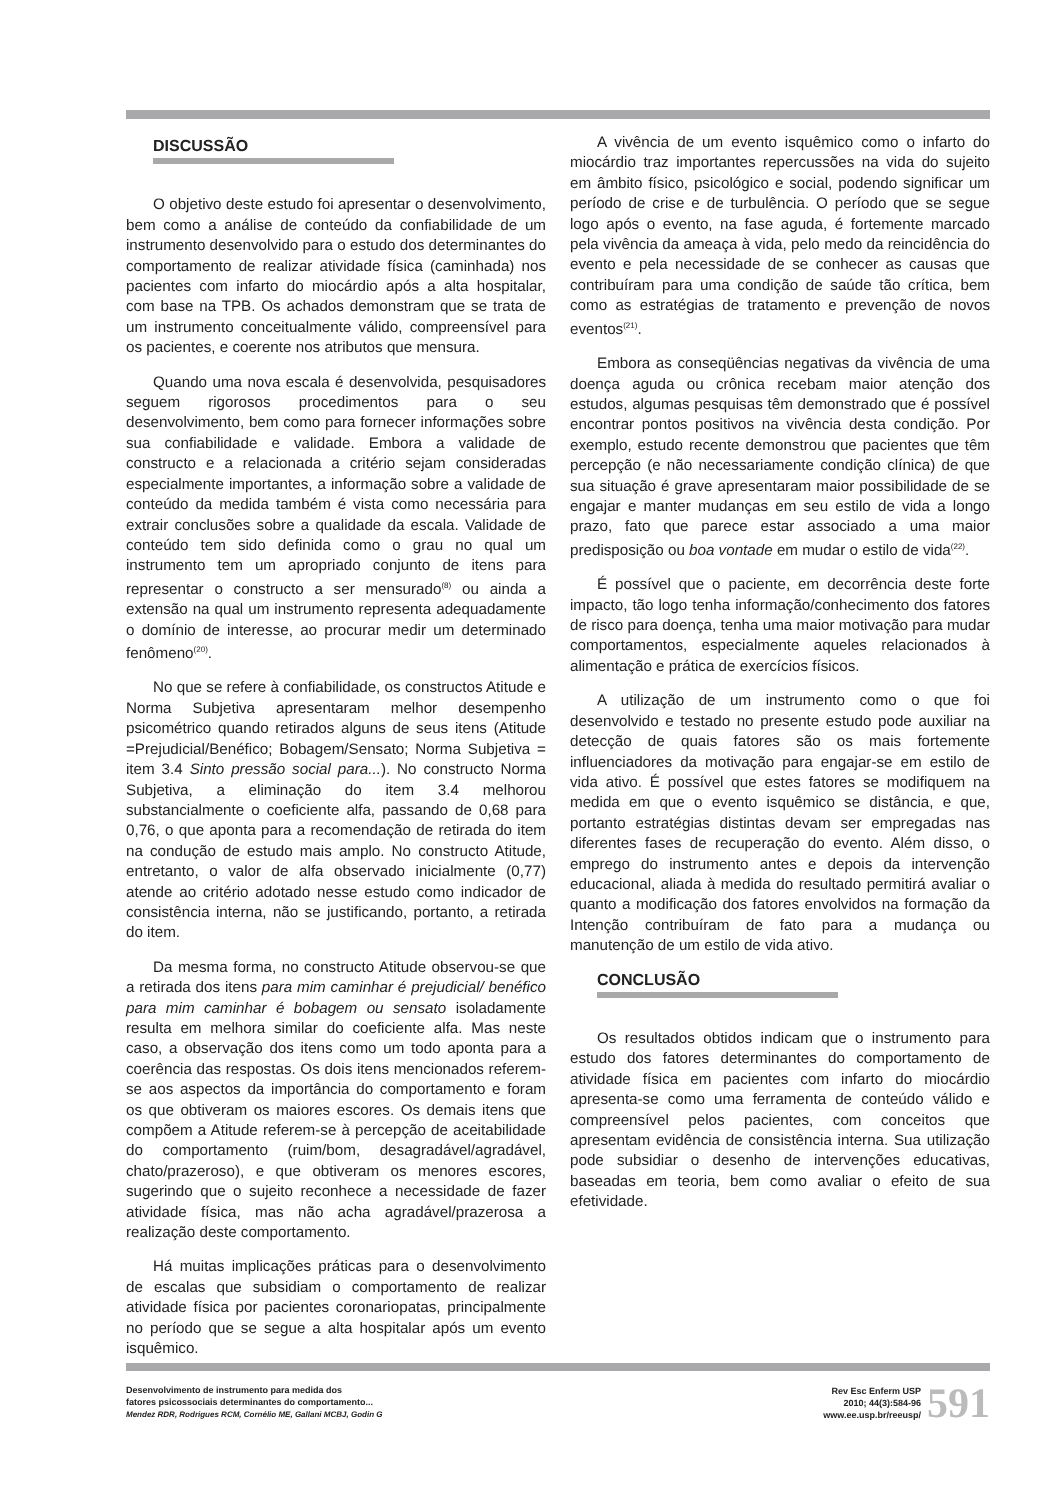DISCUSSÃO
O objetivo deste estudo foi apresentar o desenvolvimento, bem como a análise de conteúdo da confiabilidade de um instrumento desenvolvido para o estudo dos determinantes do comportamento de realizar atividade física (caminhada) nos pacientes com infarto do miocárdio após a alta hospitalar, com base na TPB. Os achados demonstram que se trata de um instrumento conceitualmente válido, compreensível para os pacientes, e coerente nos atributos que mensura.
Quando uma nova escala é desenvolvida, pesquisadores seguem rigorosos procedimentos para o seu desenvolvimento, bem como para fornecer informações sobre sua confiabilidade e validade. Embora a validade de constructo e a relacionada a critério sejam consideradas especialmente importantes, a informação sobre a validade de conteúdo da medida também é vista como necessária para extrair conclusões sobre a qualidade da escala. Validade de conteúdo tem sido definida como o grau no qual um instrumento tem um apropriado conjunto de itens para representar o constructo a ser mensurado<sup>(8)</sup> ou ainda a extensão na qual um instrumento representa adequadamente o domínio de interesse, ao procurar medir um determinado fenômeno<sup>(20)</sup>.
No que se refere à confiabilidade, os constructos Atitude e Norma Subjetiva apresentaram melhor desempenho psicométrico quando retirados alguns de seus itens (Atitude =Prejudicial/Benéfico; Bobagem/Sensato; Norma Subjetiva = item 3.4 Sinto pressão social para...). No constructo Norma Subjetiva, a eliminação do item 3.4 melhorou substancialmente o coeficiente alfa, passando de 0,68 para 0,76, o que aponta para a recomendação de retirada do item na condução de estudo mais amplo. No constructo Atitude, entretanto, o valor de alfa observado inicialmente (0,77) atende ao critério adotado nesse estudo como indicador de consistência interna, não se justificando, portanto, a retirada do item.
Da mesma forma, no constructo Atitude observou-se que a retirada dos itens para mim caminhar é prejudicial/ benéfico para mim caminhar é bobagem ou sensato isoladamente resulta em melhora similar do coeficiente alfa. Mas neste caso, a observação dos itens como um todo aponta para a coerência das respostas. Os dois itens mencionados referem-se aos aspectos da importância do comportamento e foram os que obtiveram os maiores escores. Os demais itens que compõem a Atitude referem-se à percepção de aceitabilidade do comportamento (ruim/bom, desagradável/agradável, chato/prazeroso), e que obtiveram os menores escores, sugerindo que o sujeito reconhece a necessidade de fazer atividade física, mas não acha agradável/prazerosa a realização deste comportamento.
Há muitas implicações práticas para o desenvolvimento de escalas que subsidiam o comportamento de realizar atividade física por pacientes coronariopatas, principalmente no período que se segue a alta hospitalar após um evento isquêmico.
A vivência de um evento isquêmico como o infarto do miocárdio traz importantes repercussões na vida do sujeito em âmbito físico, psicológico e social, podendo significar um período de crise e de turbulência. O período que se segue logo após o evento, na fase aguda, é fortemente marcado pela vivência da ameaça à vida, pelo medo da reincidência do evento e pela necessidade de se conhecer as causas que contribuíram para uma condição de saúde tão crítica, bem como as estratégias de tratamento e prevenção de novos eventos<sup>(21)</sup>.
Embora as conseqüências negativas da vivência de uma doença aguda ou crônica recebam maior atenção dos estudos, algumas pesquisas têm demonstrado que é possível encontrar pontos positivos na vivência desta condição. Por exemplo, estudo recente demonstrou que pacientes que têm percepção (e não necessariamente condição clínica) de que sua situação é grave apresentaram maior possibilidade de se engajar e manter mudanças em seu estilo de vida a longo prazo, fato que parece estar associado a uma maior predisposição ou boa vontade em mudar o estilo de vida<sup>(22)</sup>.
É possível que o paciente, em decorrência deste forte impacto, tão logo tenha informação/conhecimento dos fatores de risco para doença, tenha uma maior motivação para mudar comportamentos, especialmente aqueles relacionados à alimentação e prática de exercícios físicos.
A utilização de um instrumento como o que foi desenvolvido e testado no presente estudo pode auxiliar na detecção de quais fatores são os mais fortemente influenciadores da motivação para engajar-se em estilo de vida ativo. É possível que estes fatores se modifiquem na medida em que o evento isquêmico se distância, e que, portanto estratégias distintas devam ser empregadas nas diferentes fases de recuperação do evento. Além disso, o emprego do instrumento antes e depois da intervenção educacional, aliada à medida do resultado permitirá avaliar o quanto a modificação dos fatores envolvidos na formação da Intenção contribuíram de fato para a mudança ou manutenção de um estilo de vida ativo.
CONCLUSÃO
Os resultados obtidos indicam que o instrumento para estudo dos fatores determinantes do comportamento de atividade física em pacientes com infarto do miocárdio apresenta-se como uma ferramenta de conteúdo válido e compreensível pelos pacientes, com conceitos que apresentam evidência de consistência interna. Sua utilização pode subsidiar o desenho de intervenções educativas, baseadas em teoria, bem como avaliar o efeito de sua efetividade.
Desenvolvimento de instrumento para medida dos
fatores psicossociais determinantes do comportamento...
Mendez RDR, Rodrigues RCM, Cornélio ME, Gallani MCBJ, Godin G
Rev Esc Enferm USP
2010; 44(3):584-96
www.ee.usp.br/reeusp/
591